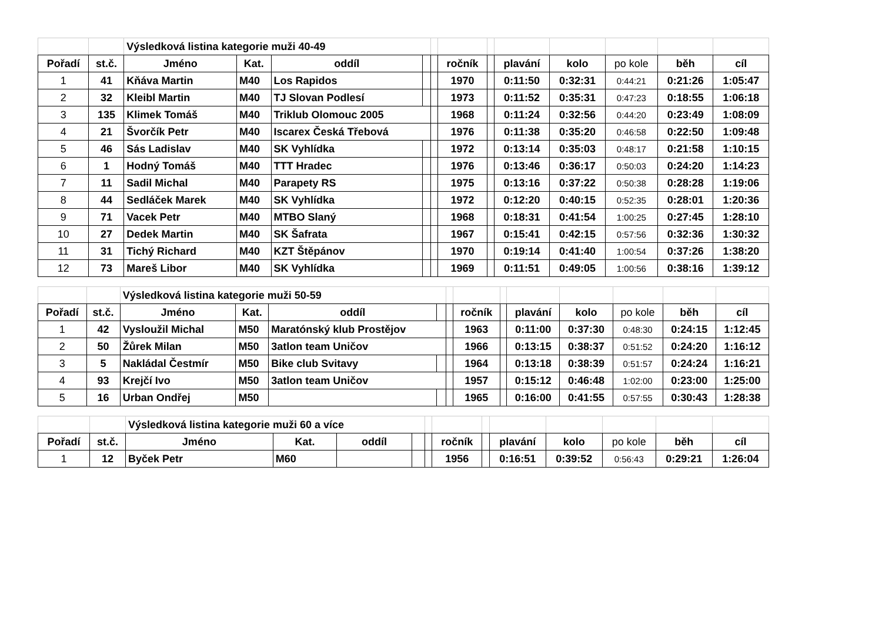| | | Výsledková listina kategorie muži 40-49 | | | | | | | | | | | |
| Pořadí | st.č. | Jméno | Kat. | oddíl | | | ročník | | plavání | kolo | po kole | běh | cíl |
| 1 | 41 | Kňáva Martin | M40 | Los Rapidos | | | 1970 | | 0:11:50 | 0:32:31 | 0:44:21 | 0:21:26 | 1:05:47 |
| 2 | 32 | Kleibl Martin | M40 | TJ Slovan Podlesí | | | 1973 | | 0:11:52 | 0:35:31 | 0:47:23 | 0:18:55 | 1:06:18 |
| 3 | 135 | Klimek Tomáš | M40 | Triklub Olomouc 2005 | | | 1968 | | 0:11:24 | 0:32:56 | 0:44:20 | 0:23:49 | 1:08:09 |
| 4 | 21 | Švorčík Petr | M40 | Iscarex Česká Třebová | | | 1976 | | 0:11:38 | 0:35:20 | 0:46:58 | 0:22:50 | 1:09:48 |
| 5 | 46 | Sás Ladislav | M40 | SK Vyhlídka | | | 1972 | | 0:13:14 | 0:35:03 | 0:48:17 | 0:21:58 | 1:10:15 |
| 6 | 1 | Hodný Tomáš | M40 | TTT Hradec | | | 1976 | | 0:13:46 | 0:36:17 | 0:50:03 | 0:24:20 | 1:14:23 |
| 7 | 11 | Sadil Michal | M40 | Parapety RS | | | 1975 | | 0:13:16 | 0:37:22 | 0:50:38 | 0:28:28 | 1:19:06 |
| 8 | 44 | Sedláček Marek | M40 | SK Vyhlídka | | | 1972 | | 0:12:20 | 0:40:15 | 0:52:35 | 0:28:01 | 1:20:36 |
| 9 | 71 | Vacek Petr | M40 | MTBO Slaný | | | 1968 | | 0:18:31 | 0:41:54 | 1:00:25 | 0:27:45 | 1:28:10 |
| 10 | 27 | Dedek Martin | M40 | SK Šafrata | | | 1967 | | 0:15:41 | 0:42:15 | 0:57:56 | 0:32:36 | 1:30:32 |
| 11 | 31 | Tichý Richard | M40 | KZT Štěpánov | | | 1970 | | 0:19:14 | 0:41:40 | 1:00:54 | 0:37:26 | 1:38:20 |
| 12 | 73 | Mareš Libor | M40 | SK Vyhlídka | | | 1969 | | 0:11:51 | 0:49:05 | 1:00:56 | 0:38:16 | 1:39:12 |
| | | Výsledková listina kategorie muži 50-59 | | | | | | | | | | | |
| Pořadí | st.č. | Jméno | Kat. | oddíl | | | ročník | | plavání | kolo | po kole | běh | cíl |
| 1 | 42 | Vysloužil Michal | M50 | Maratónský klub Prostějov | | | 1963 | | 0:11:00 | 0:37:30 | 0:48:30 | 0:24:15 | 1:12:45 |
| 2 | 50 | Žůrek Milan | M50 | 3atlon team Uničov | | | 1966 | | 0:13:15 | 0:38:37 | 0:51:52 | 0:24:20 | 1:16:12 |
| 3 | 5 | Nakládal Čestmír | M50 | Bike club Svitavy | | | 1964 | | 0:13:18 | 0:38:39 | 0:51:57 | 0:24:24 | 1:16:21 |
| 4 | 93 | Krejčí Ivo | M50 | 3atlon team Uničov | | | 1957 | | 0:15:12 | 0:46:48 | 1:02:00 | 0:23:00 | 1:25:00 |
| 5 | 16 | Urban Ondřej | M50 | | | | 1965 | | 0:16:00 | 0:41:55 | 0:57:55 | 0:30:43 | 1:28:38 |
| | | Výsledková listina kategorie muži 60 a více | | | | | | | | | | | |
| Pořadí | st.č. | Jméno | Kat. | oddíl | | | ročník | | plavání | kolo | po kole | běh | cíl |
| 1 | 12 | Byček Petr | M60 | | | | 1956 | | 0:16:51 | 0:39:52 | 0:56:43 | 0:29:21 | 1:26:04 |